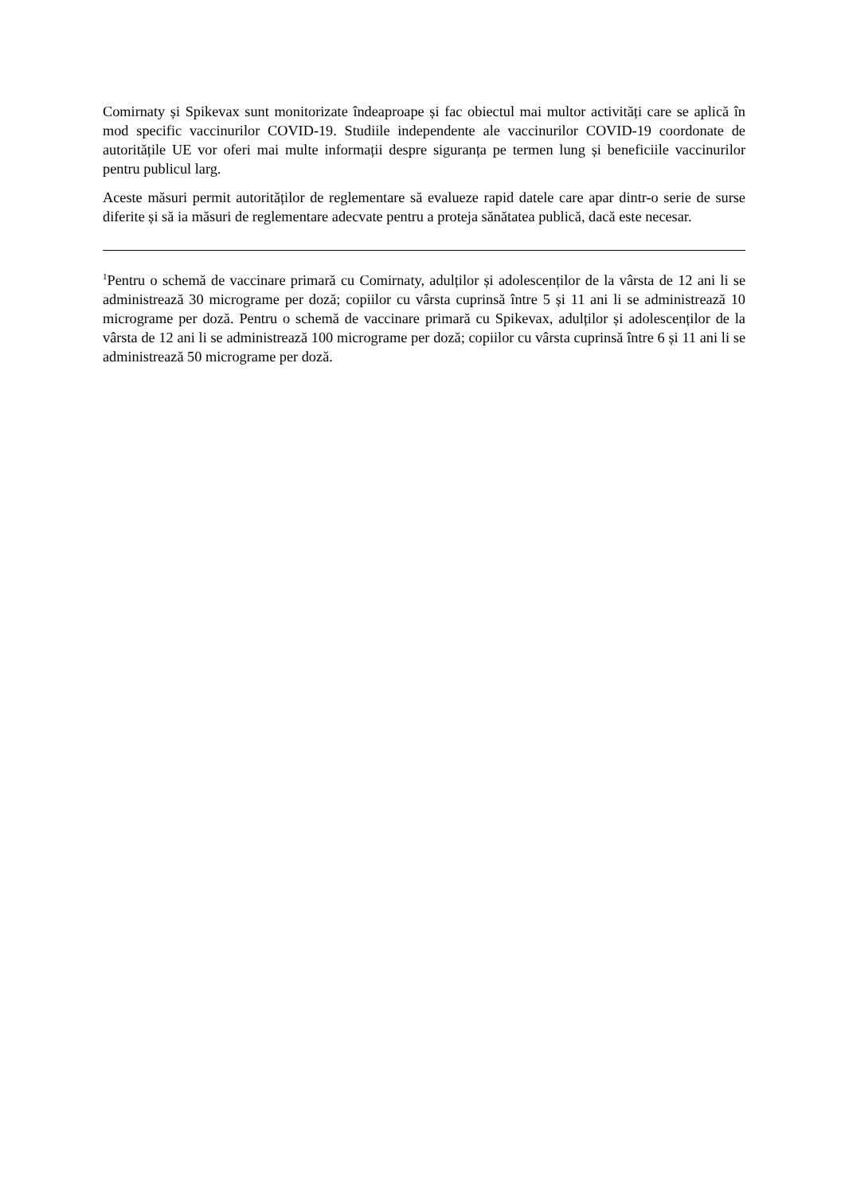Comirnaty și Spikevax sunt monitorizate îndeaproape și fac obiectul mai multor activități care se aplică în mod specific vaccinurilor COVID-19. Studiile independente ale vaccinurilor COVID-19 coordonate de autoritățile UE vor oferi mai multe informații despre siguranța pe termen lung și beneficiile vaccinurilor pentru publicul larg.
Aceste măsuri permit autorităților de reglementare să evalueze rapid datele care apar dintr-o serie de surse diferite și să ia măsuri de reglementare adecvate pentru a proteja sănătatea publică, dacă este necesar.
<sup>1</sup> Pentru o schemă de vaccinare primară cu Comirnaty, adulților și adolescenților de la vârsta de 12 ani li se administrează 30 micrograme per doză; copiilor cu vârsta cuprinsă între 5 și 11 ani li se administrează 10 micrograme per doză. Pentru o schemă de vaccinare primară cu Spikevax, adulților și adolescenților de la vârsta de 12 ani li se administrează 100 micrograme per doză; copiilor cu vârsta cuprinsă între 6 și 11 ani li se administrează 50 micrograme per doză.